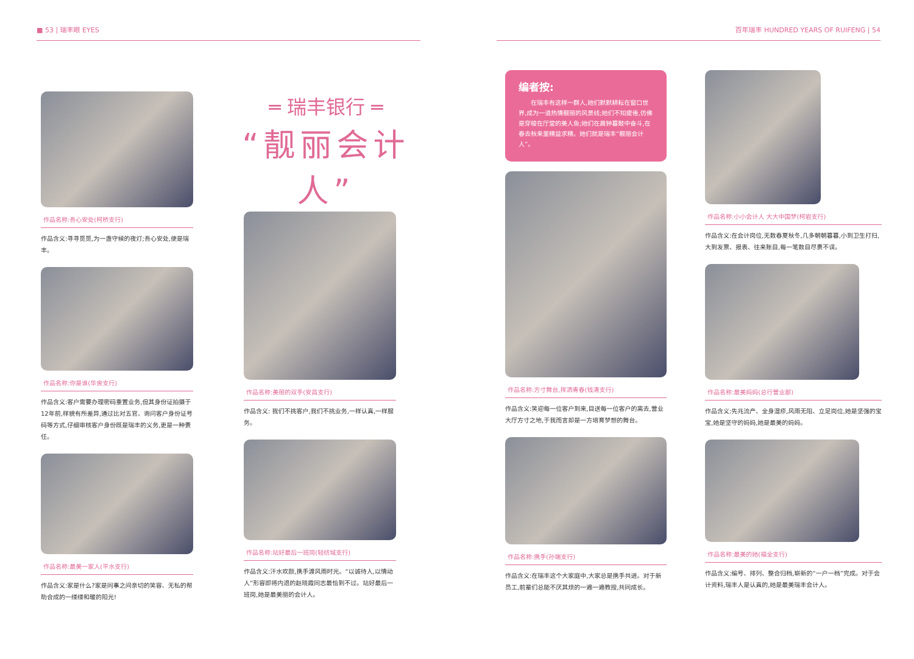■ 53 | 瑞丰眼 EYES 百年瑞丰 HUNDRED YEARS OF RUIFENG | 54
作品名称:吾心安处(柯桥支行)
作品含义:寻寻觅觅,为一盏守候的夜灯;吾心安处,便是瑞丰。
作品名称:你是谁(华舍支行)
作品含义:客户需要办理密码重置业务,但其身份证拍摄于12年前,样貌有所差异,通过比对五官、询问客户身份证号码等方式,仔细审核客户身份既是瑞丰的义务,更是一种责任。
作品名称:最美一家人(平水支行)
作品含义:家是什么?家是同事之间亲切的笑容、无私的帮助合成的一缕缕和暖的阳光!
═ 瑞丰银行 ═
“靓丽会计人”
作品名称:美丽的双手(安昌支行)
作品含义: 我们不挑客户,我们不挑业务,一样认真,一样服务。
作品名称:站好最后一班岗(轻纺城支行)
作品含义:汗水欢颜,携手渡风雨时光。“以诚待人,以情动人”形容即将内退的赵晓霞同志最恰到不过。站好最后一班岗,她是最美丽的会计人。
编者按:
　　在瑞丰有这样一群人,她们默默耕耘在窗口世界,成为一道热情靓丽的风景线;她们不知疲倦,仿佛是穿梭在厅堂的美人鱼;她们在晨钟暮鼓中奋斗,在春去秋来里精益求精。她们就是瑞丰“靓丽会计人”。
作品名称:方寸舞台,挥洒青春(钱清支行)
作品含义:笑迎每一位客户到来,目送每一位客户的离去,营业大厅方寸之地,于我而言却是一方培育梦想的舞台。
作品名称:携手(孙端支行)
作品含义:在瑞丰这个大家庭中,大家总是携手共进。对于新员工,前辈们总能不厌其烦的一遍一遍教授,共同成长。
作品名称:小小会计人 大大中国梦(柯岩支行)
作品含义:在会计岗位,无数春夏秋冬,几多朝朝暮暮,小到卫生打扫,大到发票、报表、往来账目,每一笔数目尽责不误。
作品名称:最美妈妈(总行营业部)
作品含义:先兆流产、全身湿疹,风雨无阻、立足岗位,她是坚强的宝宝,她是坚守的妈妈,她是最美的妈妈。
作品名称:最美的她(福全支行)
作品含义:编号、排列、整合归档,崭新的“一户一档”完成。对于会计资料,瑞丰人是认真的,她是最美瑞丰会计人。